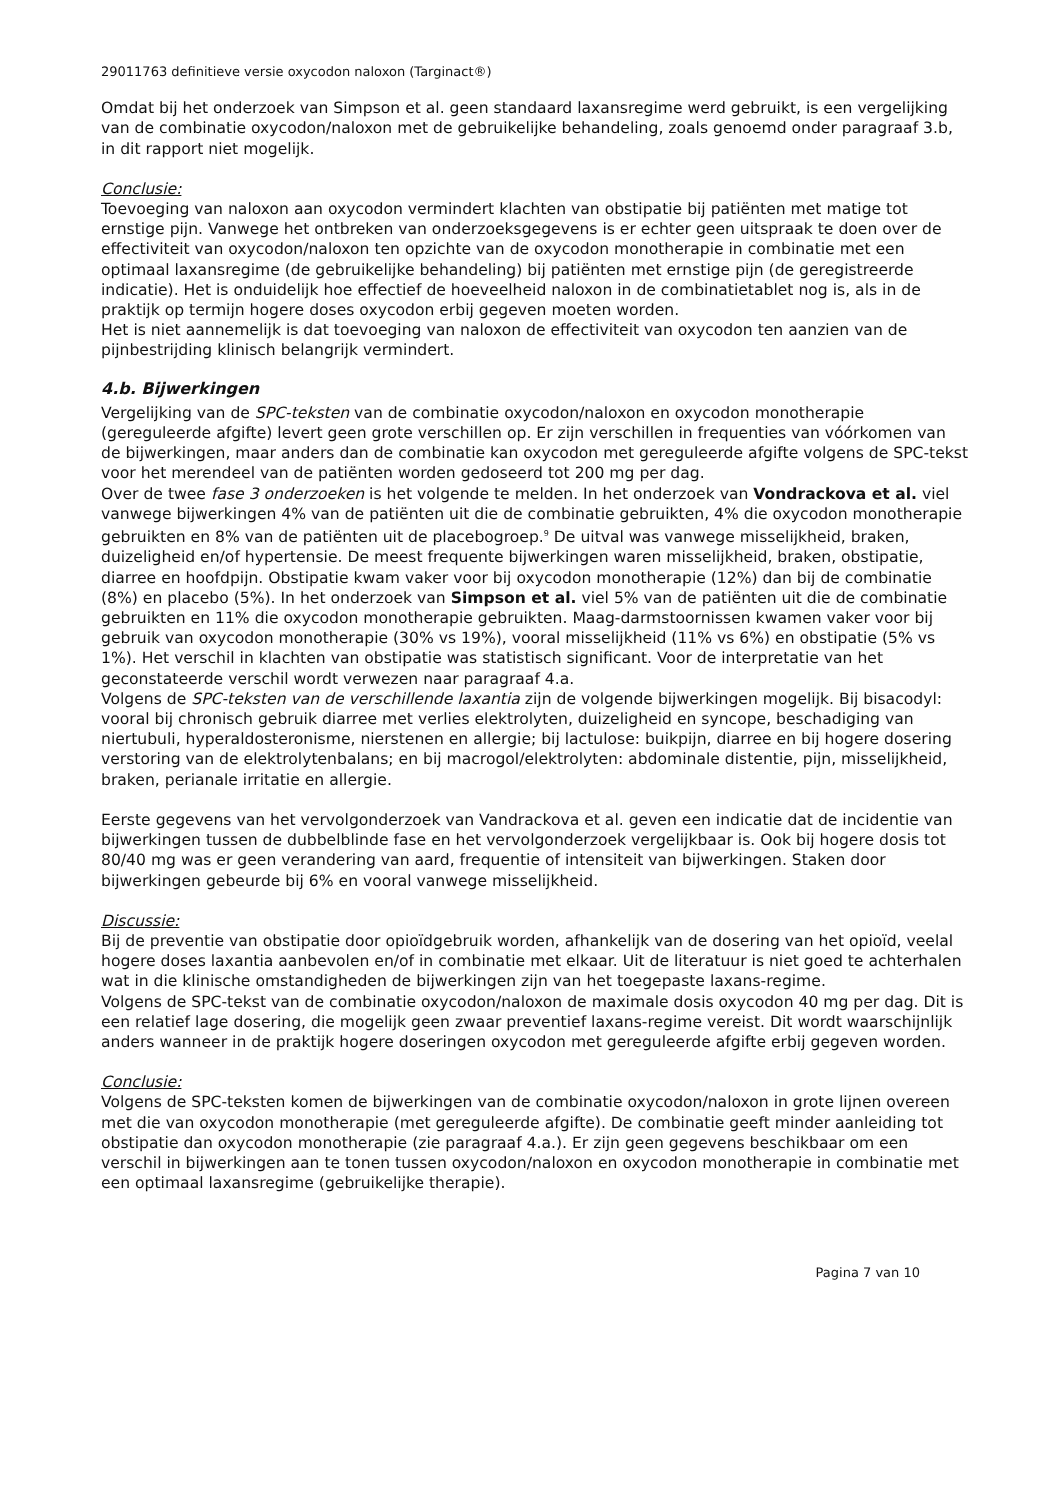29011763 definitieve versie oxycodon naloxon (Targinact®)
Omdat bij het onderzoek van Simpson et al. geen standaard laxansregime werd gebruikt, is een vergelijking van de combinatie oxycodon/naloxon met de gebruikelijke behandeling, zoals genoemd onder paragraaf 3.b, in dit rapport niet mogelijk.
Conclusie:
Toevoeging van naloxon aan oxycodon vermindert klachten van obstipatie bij patiënten met matige tot ernstige pijn. Vanwege het ontbreken van onderzoeksgegevens is er echter geen uitspraak te doen over de effectiviteit van oxycodon/naloxon ten opzichte van de oxycodon monotherapie in combinatie met een optimaal laxansregime (de gebruikelijke behandeling) bij patiënten met ernstige pijn (de geregistreerde indicatie). Het is onduidelijk hoe effectief de hoeveelheid naloxon in de combinatietablet nog is, als in de praktijk op termijn hogere doses oxycodon erbij gegeven moeten worden.
Het is niet aannemelijk is dat toevoeging van naloxon de effectiviteit van oxycodon ten aanzien van de pijnbestrijding klinisch belangrijk vermindert.
4.b. Bijwerkingen
Vergelijking van de SPC-teksten van de combinatie oxycodon/naloxon en oxycodon monotherapie (gereguleerde afgifte) levert geen grote verschillen op. Er zijn verschillen in frequenties van vóórkomen van de bijwerkingen, maar anders dan de combinatie kan oxycodon met gereguleerde afgifte volgens de SPC-tekst voor het merendeel van de patiënten worden gedoseerd tot 200 mg per dag.
Over de twee fase 3 onderzoeken is het volgende te melden. In het onderzoek van Vondrackova et al. viel vanwege bijwerkingen 4% van de patiënten uit die de combinatie gebruikten, 4% die oxycodon monotherapie gebruikten en 8% van de patiënten uit de placebogroep.<sup>9</sup> De uitval was vanwege misselijkheid, braken, duizeligheid en/of hypertensie. De meest frequente bijwerkingen waren misselijkheid, braken, obstipatie, diarree en hoofdpijn. Obstipatie kwam vaker voor bij oxycodon monotherapie (12%) dan bij de combinatie (8%) en placebo (5%). In het onderzoek van Simpson et al. viel 5% van de patiënten uit die de combinatie gebruikten en 11% die oxycodon monotherapie gebruikten. Maag-darmstoornissen kwamen vaker voor bij gebruik van oxycodon monotherapie (30% vs 19%), vooral misselijkheid (11% vs 6%) en obstipatie (5% vs 1%). Het verschil in klachten van obstipatie was statistisch significant. Voor de interpretatie van het geconstateerde verschil wordt verwezen naar paragraaf 4.a.
Volgens de SPC-teksten van de verschillende laxantia zijn de volgende bijwerkingen mogelijk. Bij bisacodyl: vooral bij chronisch gebruik diarree met verlies elektrolyten, duizeligheid en syncope, beschadiging van niertubuli, hyperaldosteronisme, nierstenen en allergie; bij lactulose: buikpijn, diarree en bij hogere dosering verstoring van de elektrolytenbalans; en bij macrogol/elektrolyten: abdominale distentie, pijn, misselijkheid, braken, perianale irritatie en allergie.
Eerste gegevens van het vervolgonderzoek van Vandrackova et al. geven een indicatie dat de incidentie van bijwerkingen tussen de dubbelblinde fase en het vervolgonderzoek vergelijkbaar is. Ook bij hogere dosis tot 80/40 mg was er geen verandering van aard, frequentie of intensiteit van bijwerkingen. Staken door bijwerkingen gebeurde bij 6% en vooral vanwege misselijkheid.
Discussie:
Bij de preventie van obstipatie door opioïdgebruik worden, afhankelijk van de dosering van het opioïd, veelal hogere doses laxantia aanbevolen en/of in combinatie met elkaar. Uit de literatuur is niet goed te achterhalen wat in die klinische omstandigheden de bijwerkingen zijn van het toegepaste laxans-regime.
Volgens de SPC-tekst van de combinatie oxycodon/naloxon de maximale dosis oxycodon 40 mg per dag. Dit is een relatief lage dosering, die mogelijk geen zwaar preventief laxans-regime vereist. Dit wordt waarschijnlijk anders wanneer in de praktijk hogere doseringen oxycodon met gereguleerde afgifte erbij gegeven worden.
Conclusie:
Volgens de SPC-teksten komen de bijwerkingen van de combinatie oxycodon/naloxon in grote lijnen overeen met die van oxycodon monotherapie (met gereguleerde afgifte). De combinatie geeft minder aanleiding tot obstipatie dan oxycodon monotherapie (zie paragraaf 4.a.). Er zijn geen gegevens beschikbaar om een verschil in bijwerkingen aan te tonen tussen oxycodon/naloxon en oxycodon monotherapie in combinatie met een optimaal laxansregime (gebruikelijke therapie).
Pagina 7 van 10